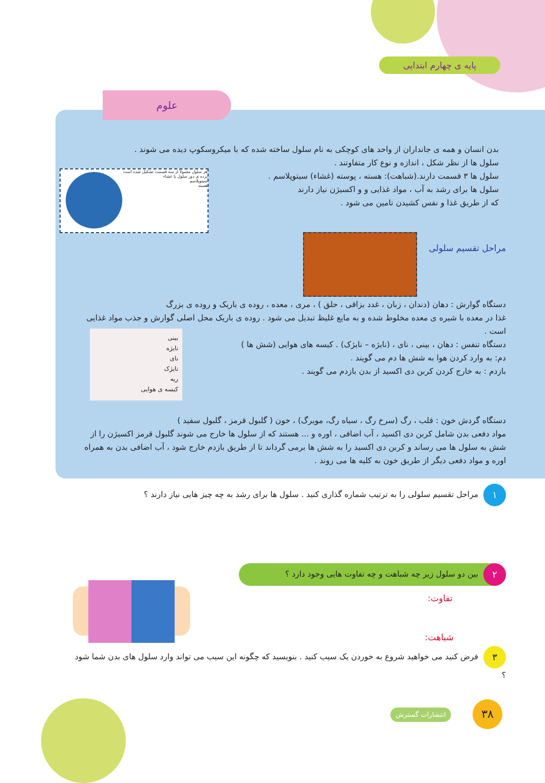پایه ی چهارم ابتدایی
علوم
بدن انسان و همه ی جانداران از واحد های کوچکی به نام سلول ساخته شده که با میکروسکوپ دیده می شوند .
سلول ها از نظر شکل ، اندازه و نوع کار متفاوتند .
سلول ها ۳ قسمت دارند.(شباهت): هسته ، پوسته (غشاء) سیتوپلاسم .
سلول ها برای رشد به آب ، مواد غذایی و و اکسیژن نیاز دارند
که از طریق غذا و نفس کشیدن تامین می شود .
هر سلول معمولاً از سه قسمت تشکیل شده است
پرده ی دور سلول یا غشاء
سیتوپلاسم
هسته
مراحل تقسیم سلولی
دستگاه گوارش : دهان (دندان ، زبان ، غدد بزاقی ، حلق ) ، مری ، معده ، روده ی باریک و روده ی بزرگ
غذا در معده با شیره ی معده مخلوط شده و به مایع غلیظ تبدیل می شود . روده ی باریک محل اصلی گوارش و جذب مواد غذایی است .
دستگاه تنفس : دهان ، بینی ، نای ، (نایژه – نایژک) . کیسه های هوایی (شش ها )
دم: به وارد کردن هوا به شش ها دم می گویند .
بازدم : به خارج کردن کربن دی اکسید از بدن بازدم می گویند .
بینی
نایژه
نای
نایژک
ریه
کیسه ی هوایی
دستگاه گردش خون : قلب ، رگ (سرخ رگ ، سیاه رگ، مویرگ) ، خون ( گلبول قرمز ، گلبول سفید )
مواد دفعی بدن شامل کربن دی اکسید ، آب اضافی ، اوره و ... هستند که از سلول ها خارج می شوند گلبول قرمز اکسیژن را از شش به سلول ها می رساند و کربن دی اکسید را به شش ها برمی گرداند تا از طریق بازدم خارج شود ، آب اضافی بدن به همراه اوره و مواد دفعی دیگر از طریق خون به کلیه ها می روند .
۱ مراحل تقسیم سلولی را به ترتیب شماره گذاری کنید . سلول ها برای رشد به چه چیز هایی نیاز دارند ؟
۲ بین دو سلول زیر چه شباهت و چه تفاوت هایی وجود دارد ؟
تفاوت:
شباهت:
۳ فرض کنید می خواهید شروع به خوردن یک سیب کنید . بنویسید که چگونه این سیب می تواند وارد سلول های بدن شما شود ؟
انتشارات گسترش ۳۸